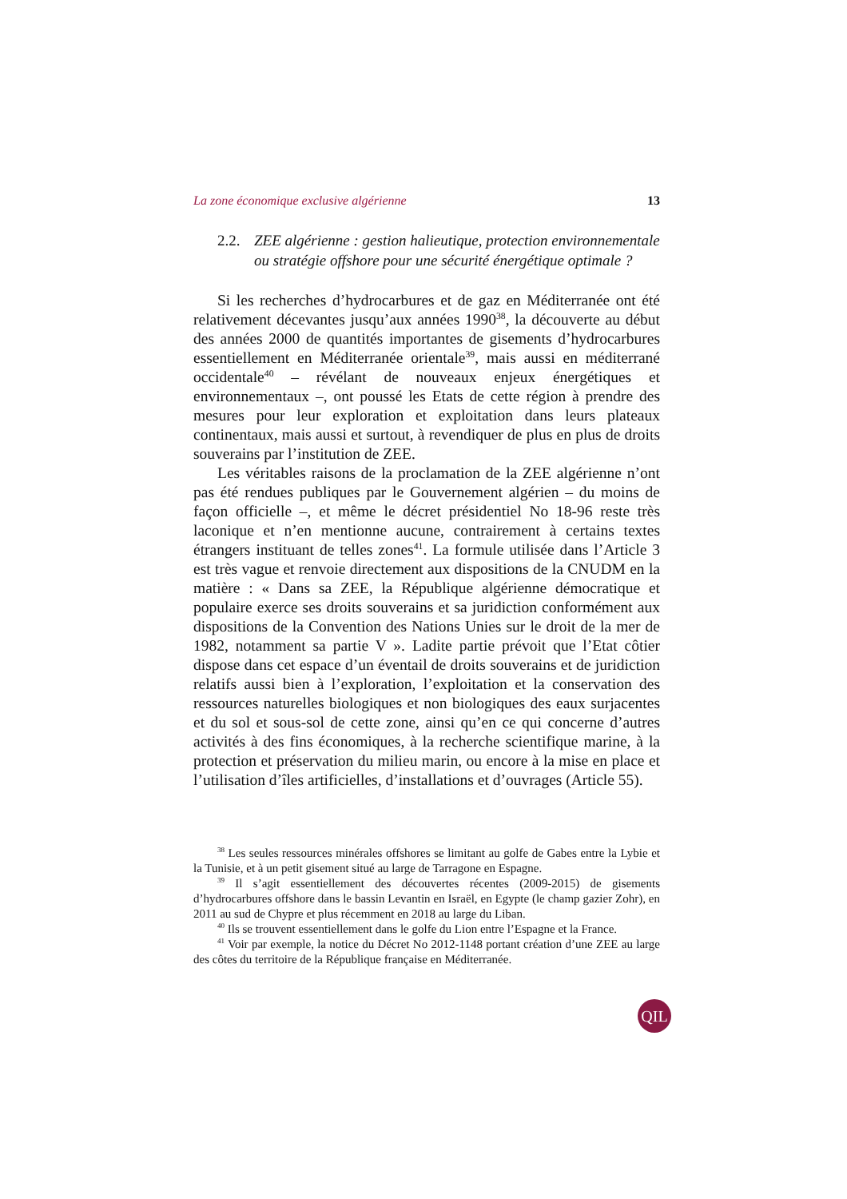La zone économique exclusive algérienne 13
2.2. ZEE algérienne : gestion halieutique, protection environnementale ou stratégie offshore pour une sécurité énergétique optimale ?
Si les recherches d’hydrocarbures et de gaz en Méditerranée ont été relativement décevantes jusqu’aux années 1990<sup>38</sup>, la découverte au début des années 2000 de quantités importantes de gisements d’hydrocarbures essentiellement en Méditerranée orientale<sup>39</sup>, mais aussi en méditerrané occidentale<sup>40</sup> – révélant de nouveaux enjeux énergétiques et environnementaux –, ont poussé les Etats de cette région à prendre des mesures pour leur exploration et exploitation dans leurs plateaux continentaux, mais aussi et surtout, à revendiquer de plus en plus de droits souverains par l’institution de ZEE.
Les véritables raisons de la proclamation de la ZEE algérienne n’ont pas été rendues publiques par le Gouvernement algérien – du moins de façon officielle –, et même le décret présidentiel No 18-96 reste très laconique et n’en mentionne aucune, contrairement à certains textes étrangers instituant de telles zones<sup>41</sup>. La formule utilisée dans l’Article 3 est très vague et renvoie directement aux dispositions de la CNUDM en la matière : « Dans sa ZEE, la République algérienne démocratique et populaire exerce ses droits souverains et sa juridiction conformément aux dispositions de la Convention des Nations Unies sur le droit de la mer de 1982, notamment sa partie V ». Ladite partie prévoit que l’Etat côtier dispose dans cet espace d’un éventail de droits souverains et de juridiction relatifs aussi bien à l’exploration, l’exploitation et la conservation des ressources naturelles biologiques et non biologiques des eaux surjacentes et du sol et sous-sol de cette zone, ainsi qu’en ce qui concerne d’autres activités à des fins économiques, à la recherche scientifique marine, à la protection et préservation du milieu marin, ou encore à la mise en place et l’utilisation d’îles artificielles, d’installations et d’ouvrages (Article 55).
<sup>38</sup> Les seules ressources minérales offshores se limitant au golfe de Gabes entre la Lybie et la Tunisie, et à un petit gisement situé au large de Tarragone en Espagne.
<sup>39</sup> Il s’agit essentiellement des découvertes récentes (2009-2015) de gisements d’hydrocarbures offshore dans le bassin Levantin en Israël, en Egypte (le champ gazier Zohr), en 2011 au sud de Chypre et plus récemment en 2018 au large du Liban.
<sup>40</sup> Ils se trouvent essentiellement dans le golfe du Lion entre l’Espagne et la France.
<sup>41</sup> Voir par exemple, la notice du Décret No 2012-1148 portant création d’une ZEE au large des côtes du territoire de la République française en Méditerranée.
QIL